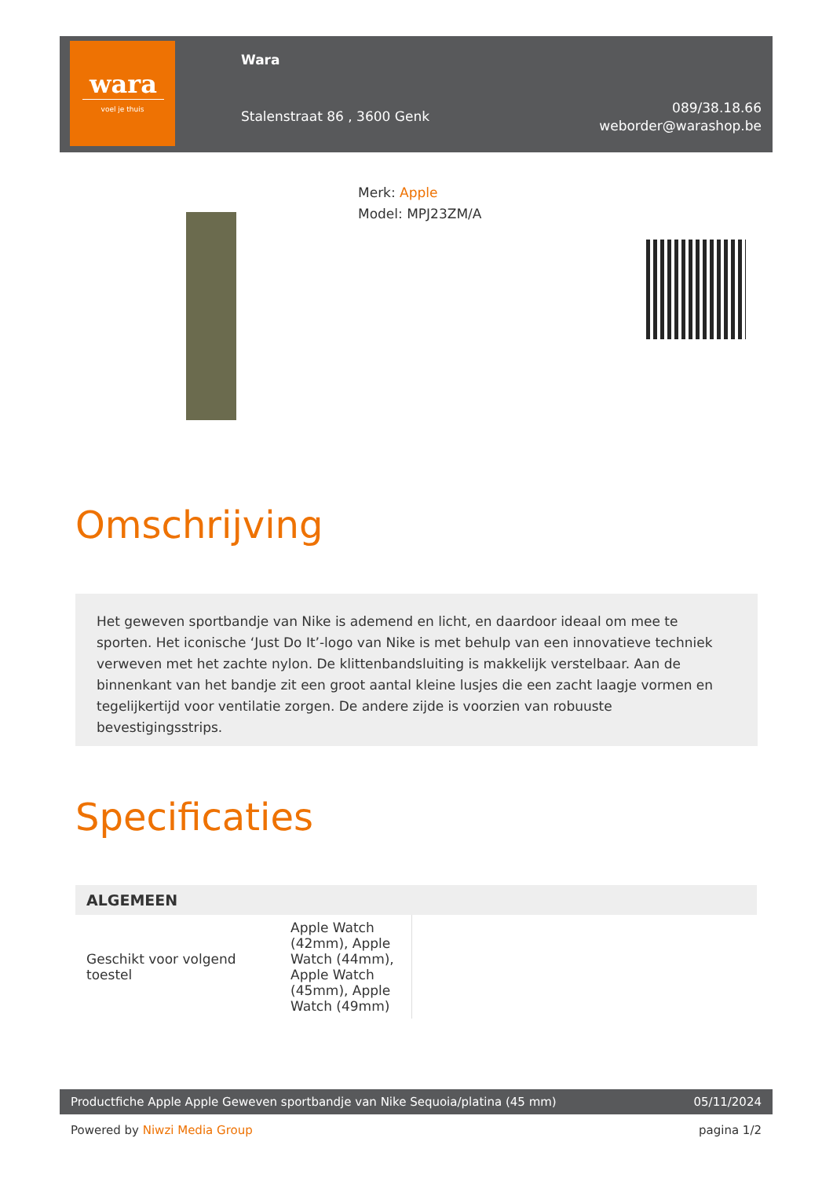wara
voel je thuis
Wara
Stalenstraat 86 , 3600 Genk
089/38.18.66
weborder@warashop.be
Merk: Apple
Model: MPJ23ZM/A
Omschrijving
Het geweven sportbandje van Nike is ademend en licht, en daardoor ideaal om mee te sporten. Het iconische ‘Just Do It’-logo van Nike is met behulp van een innovatieve techniek verweven met het zachte nylon. De klittenbandsluiting is makkelijk verstelbaar. Aan de binnenkant van het bandje zit een groot aantal kleine lusjes die een zacht laagje vormen en tegelijkertijd voor ventilatie zorgen. De andere zijde is voorzien van robuuste bevestigingsstrips.
Specificaties
| ALGEMEEN | | |
| --- | --- | --- |
| Geschikt voor volgend toestel | Apple Watch (42mm), Apple Watch (44mm), Apple Watch (45mm), Apple Watch (49mm) | |
Productfiche Apple Apple Geweven sportbandje van Nike Sequoia/platina (45 mm) 05/11/2024
Powered by Niwzi Media Group pagina 1/2